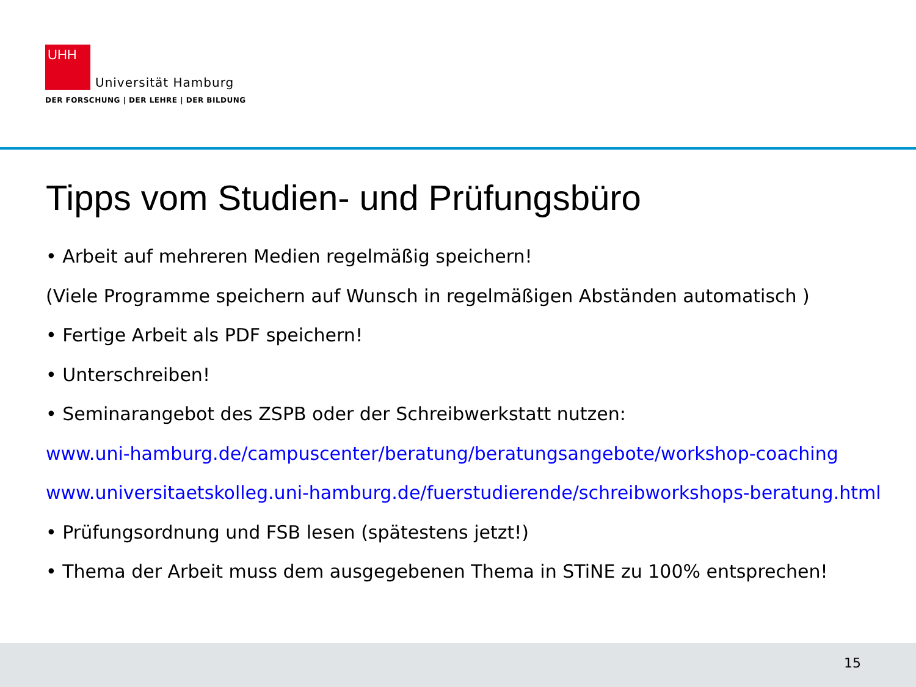UHH
Universität Hamburg
DER FORSCHUNG | DER LEHRE | DER BILDUNG
Tipps vom Studien- und Prüfungsbüro
• Arbeit auf mehreren Medien regelmäßig speichern!
(Viele Programme speichern auf Wunsch in regelmäßigen Abständen automatisch )
• Fertige Arbeit als PDF speichern!
• Unterschreiben!
• Seminarangebot des ZSPB oder der Schreibwerkstatt nutzen:
www.uni-hamburg.de/campuscenter/beratung/beratungsangebote/workshop-coaching
www.universitaetskolleg.uni-hamburg.de/fuerstudierende/schreibworkshops-beratung.html
• Prüfungsordnung und FSB lesen (spätestens jetzt!)
• Thema der Arbeit muss dem ausgegebenen Thema in STiNE zu 100% entsprechen!
15